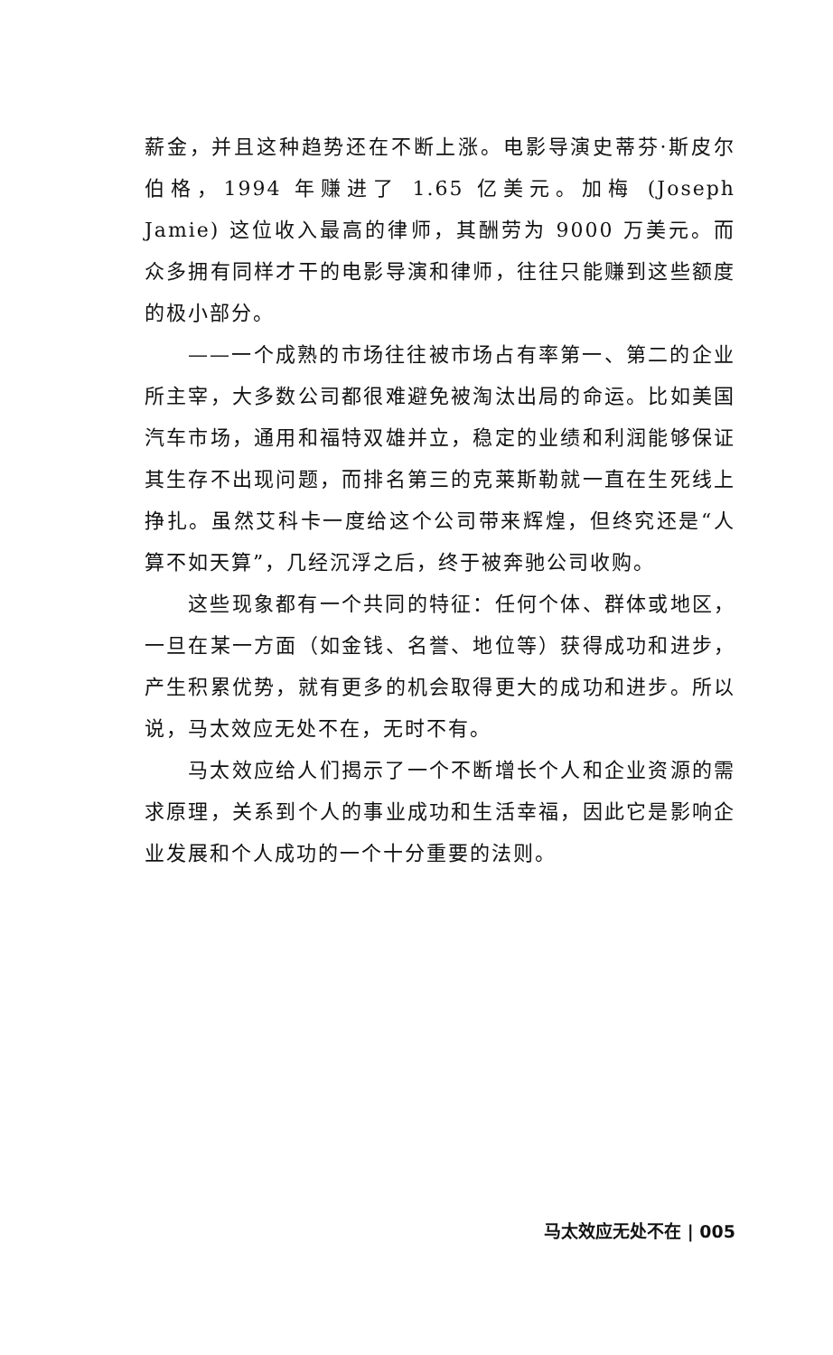薪金，并且这种趋势还在不断上涨。电影导演史蒂芬·斯皮尔伯格，1994 年赚进了 1.65 亿美元。加梅 (Joseph Jamie) 这位收入最高的律师，其酬劳为 9000 万美元。而众多拥有同样才干的电影导演和律师，往往只能赚到这些额度的极小部分。
——一个成熟的市场往往被市场占有率第一、第二的企业所主宰，大多数公司都很难避免被淘汰出局的命运。比如美国汽车市场，通用和福特双雄并立，稳定的业绩和利润能够保证其生存不出现问题，而排名第三的克莱斯勒就一直在生死线上挣扎。虽然艾科卡一度给这个公司带来辉煌，但终究还是“人算不如天算”，几经沉浮之后，终于被奔驰公司收购。
这些现象都有一个共同的特征：任何个体、群体或地区，一旦在某一方面（如金钱、名誉、地位等）获得成功和进步，产生积累优势，就有更多的机会取得更大的成功和进步。所以说，马太效应无处不在，无时不有。
马太效应给人们揭示了一个不断增长个人和企业资源的需求原理，关系到个人的事业成功和生活幸福，因此它是影响企业发展和个人成功的一个十分重要的法则。
马太效应无处不在 | 005